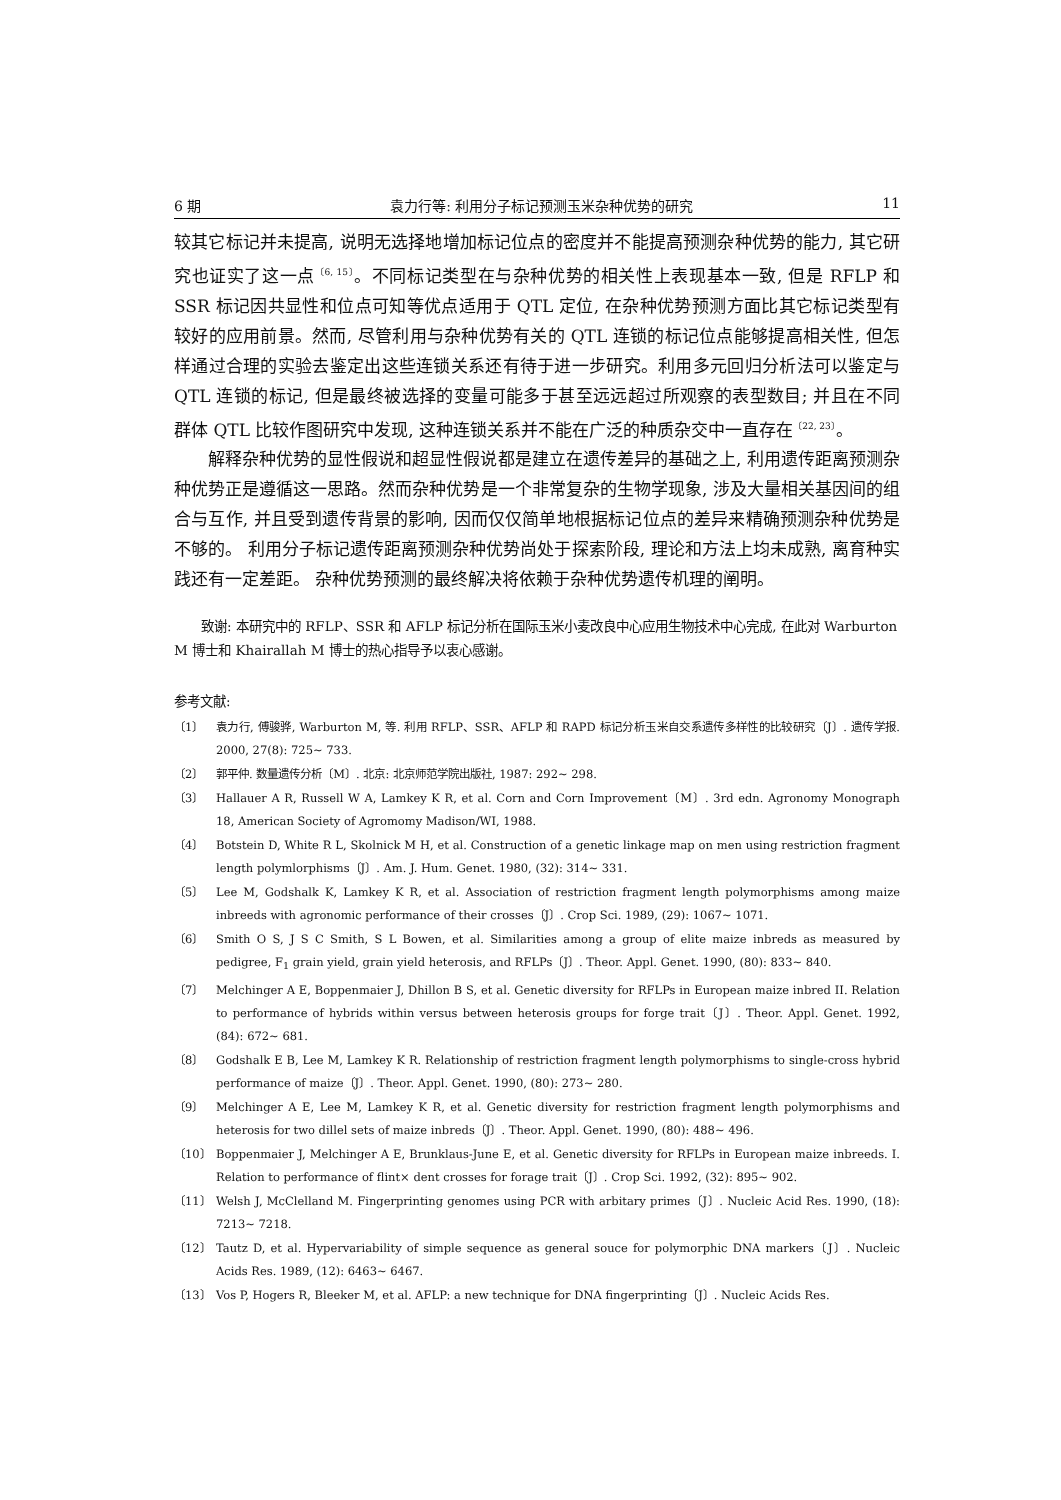6 期 袁力行等: 利用分子标记预测玉米杂种优势的研究 11
较其它标记并未提高, 说明无选择地增加标记位点的密度并不能提高预测杂种优势的能力, 其它研究也证实了这一点<sup>〔6, 15〕</sup>。不同标记类型在与杂种优势的相关性上表现基本一致, 但是 RFLP 和 SSR 标记因共显性和位点可知等优点适用于 QTL 定位, 在杂种优势预测方面比其它标记类型有较好的应用前景。然而, 尽管利用与杂种优势有关的 QTL 连锁的标记位点能够提高相关性, 但怎样通过合理的实验去鉴定出这些连锁关系还有待于进一步研究。利用多元回归分析法可以鉴定与 QTL 连锁的标记, 但是最终被选择的变量可能多于甚至远远超过所观察的表型数目; 并且在不同群体 QTL 比较作图研究中发现, 这种连锁关系并不能在广泛的种质杂交中一直存在<sup>〔22, 23〕</sup>。
解释杂种优势的显性假说和超显性假说都是建立在遗传差异的基础之上, 利用遗传距离预测杂种优势正是遵循这一思路。然而杂种优势是一个非常复杂的生物学现象, 涉及大量相关基因间的组合与互作, 并且受到遗传背景的影响, 因而仅仅简单地根据标记位点的差异来精确预测杂种优势是不够的。 利用分子标记遗传距离预测杂种优势尚处于探索阶段, 理论和方法上均未成熟, 离育种实践还有一定差距。 杂种优势预测的最终解决将依赖于杂种优势遗传机理的阐明。
致谢: 本研究中的 RFLP、SSR 和 AFLP 标记分析在国际玉米小麦改良中心应用生物技术中心完成, 在此对 Warburton M 博士和 Khairallah M 博士的热心指导予以衷心感谢。
参考文献:
〔1〕 袁力行, 傅骏骅, Warburton M, 等. 利用 RFLP、SSR、AFLP 和 RAPD 标记分析玉米自交系遗传多样性的比较研究〔J〕. 遗传学报. 2000, 27(8): 725~ 733.
〔2〕 郭平仲. 数量遗传分析〔M〕. 北京: 北京师范学院出版社, 1987: 292~ 298.
〔3〕 Hallauer A R, Russell W A, Lamkey K R, et al. Corn and Corn Improvement〔M〕. 3rd edn. Agronomy Monograph 18, American Society of Agromomy Madison/WI, 1988.
〔4〕 Botstein D, White R L, Skolnick M H, et al. Construction of a genetic linkage map on men using restriction fragment length polymlorphisms〔J〕. Am. J. Hum. Genet. 1980, (32): 314~ 331.
〔5〕 Lee M, Godshalk K, Lamkey K R, et al. Association of restriction fragment length polymorphisms among maize inbreeds with agronomic performance of their crosses〔J〕. Crop Sci. 1989, (29): 1067~ 1071.
〔6〕 Smith O S, J S C Smith, S L Bowen, et al. Similarities among a group of elite maize inbreds as measured by pedigree, F<sub>1</sub> grain yield, grain yield heterosis, and RFLPs〔J〕. Theor. Appl. Genet. 1990, (80): 833~ 840.
〔7〕 Melchinger A E, Boppenmaier J, Dhillon B S, et al. Genetic diversity for RFLPs in European maize inbred II. Relation to performance of hybrids within versus between heterosis groups for forge trait〔J〕. Theor. Appl. Genet. 1992, (84): 672~ 681.
〔8〕 Godshalk E B, Lee M, Lamkey K R. Relationship of restriction fragment length polymorphisms to single-cross hybrid performance of maize〔J〕. Theor. Appl. Genet. 1990, (80): 273~ 280.
〔9〕 Melchinger A E, Lee M, Lamkey K R, et al. Genetic diversity for restriction fragment length polymorphisms and heterosis for two dillel sets of maize inbreds〔J〕. Theor. Appl. Genet. 1990, (80): 488~ 496.
〔10〕 Boppenmaier J, Melchinger A E, Brunklaus-June E, et al. Genetic diversity for RFLPs in European maize inbreeds. I. Relation to performance of flint× dent crosses for forage trait〔J〕. Crop Sci. 1992, (32): 895~ 902.
〔11〕 Welsh J, McClelland M. Fingerprinting genomes using PCR with arbitary primes〔J〕. Nucleic Acid Res. 1990, (18): 7213~ 7218.
〔12〕 Tautz D, et al. Hypervariability of simple sequence as general souce for polymorphic DNA markers〔J〕. Nucleic Acids Res. 1989, (12): 6463~ 6467.
〔13〕 Vos P, Hogers R, Bleeker M, et al. AFLP: a new technique for DNA fingerprinting〔J〕. Nucleic Acids Res.